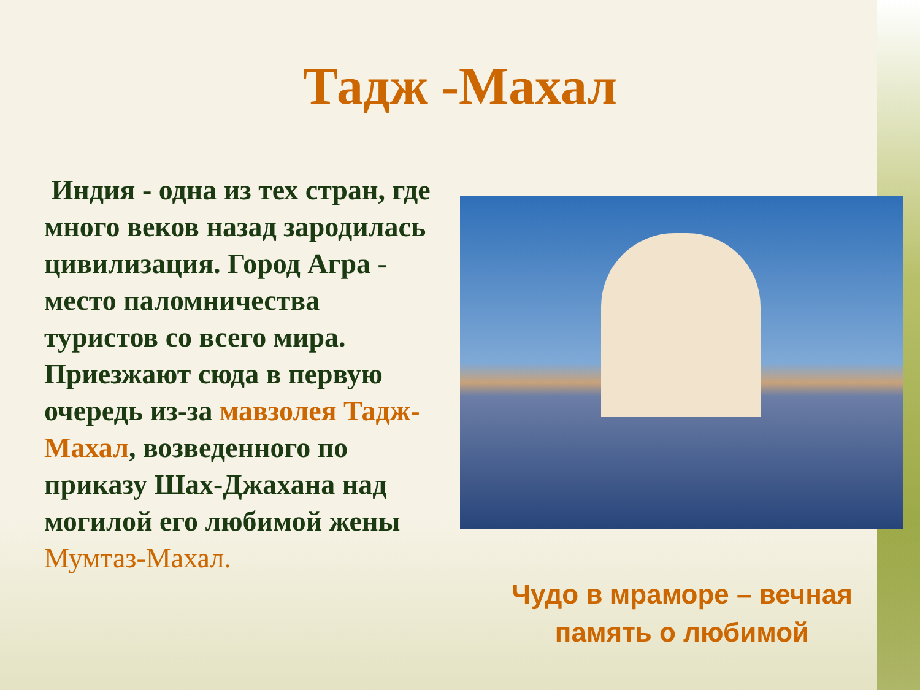Тадж -Махал
Индия - одна из тех стран, где много веков назад зародилась цивилизация. Город Агра - место паломничества туристов со всего мира. Приезжают сюда в первую очередь из-за мавзолея Тадж-Махал, возведенного по приказу Шах-Джахана над могилой его любимой жены Мумтаз-Махал.
Чудо в мраморе – вечная
память о любимой